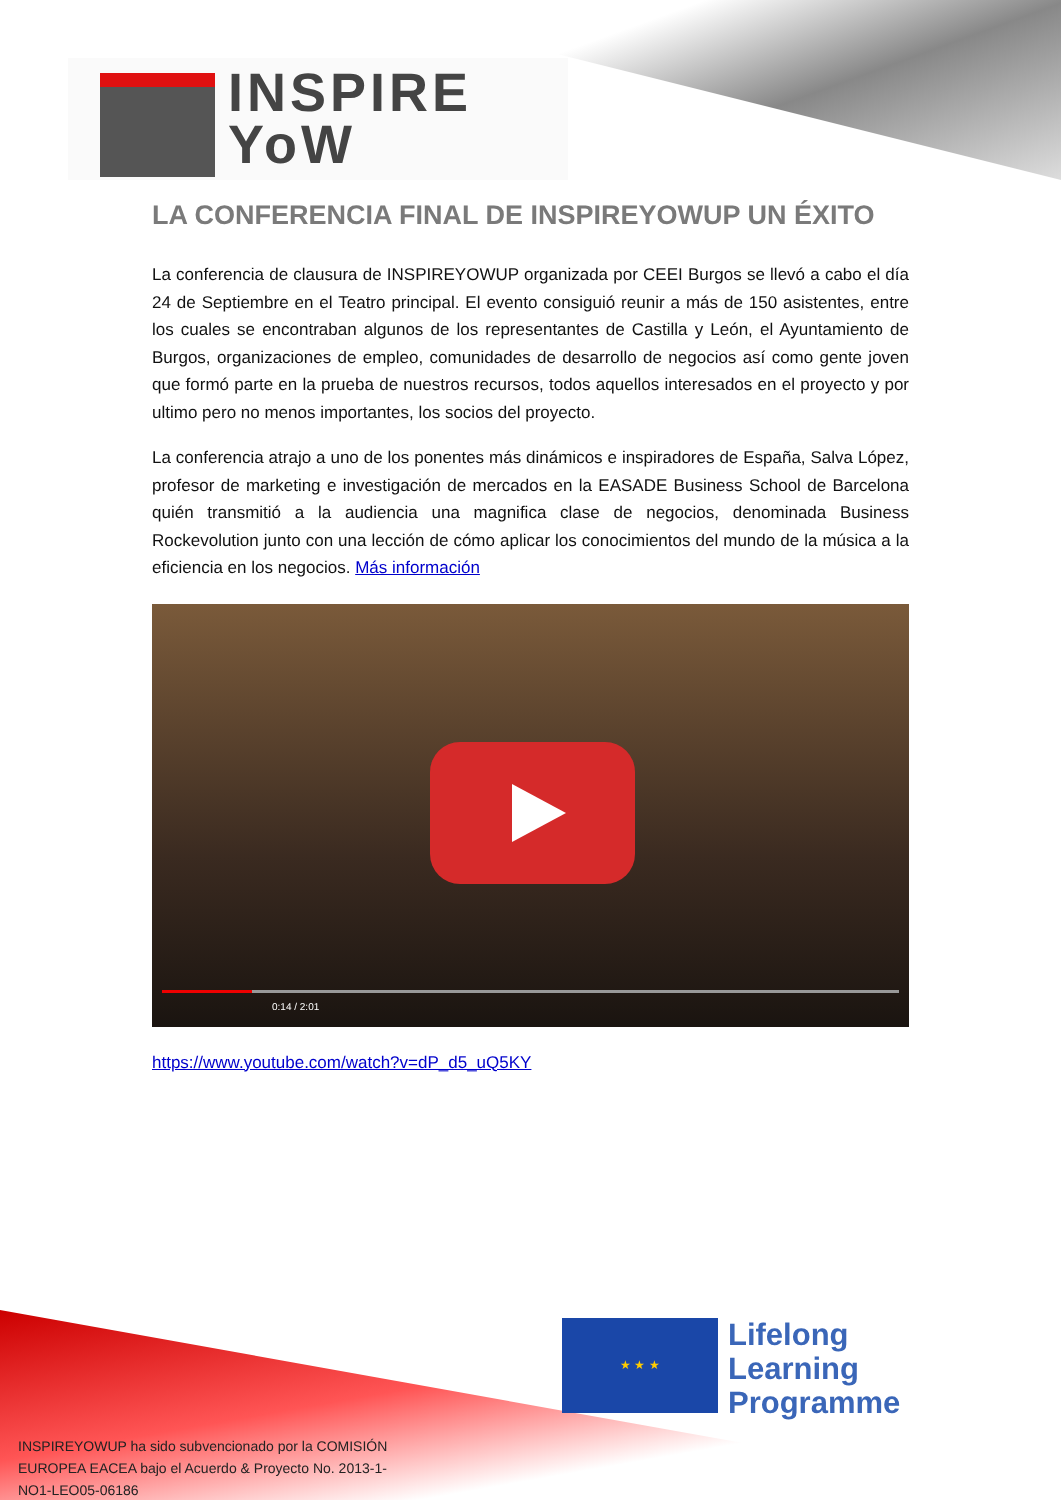INSPIRE
YoW
LA CONFERENCIA FINAL DE INSPIREYOWUP UN ÉXITO
La conferencia de clausura de INSPIREYOWUP organizada por CEEI Burgos se llevó a cabo el día 24 de Septiembre en el Teatro principal. El evento consiguió reunir a más de 150 asistentes, entre los cuales se encontraban algunos de los representantes de Castilla y León, el Ayuntamiento de Burgos, organizaciones de empleo, comunidades de desarrollo de negocios así como gente joven que formó parte en la prueba de nuestros recursos, todos aquellos interesados en el proyecto y por ultimo pero no menos importantes, los socios del proyecto.
La conferencia atrajo a uno de los ponentes más dinámicos e inspiradores de España, Salva López, profesor de marketing e investigación de mercados en la EASADE Business School de Barcelona quién transmitió a la audiencia una magnifica clase de negocios, denominada Business Rockevolution junto con una lección de cómo aplicar los conocimientos del mundo de la música a la eficiencia en los negocios. Más información
0:14 / 2:01
https://www.youtube.com/watch?v=dP_d5_uQ5KY
★ ★ ★
Lifelong
Learning
Programme
INSPIREYOWUP ha sido subvencionado por la COMISIÓN EUROPEA EACEA bajo el Acuerdo & Proyecto No. 2013-1-NO1-LEO05-06186